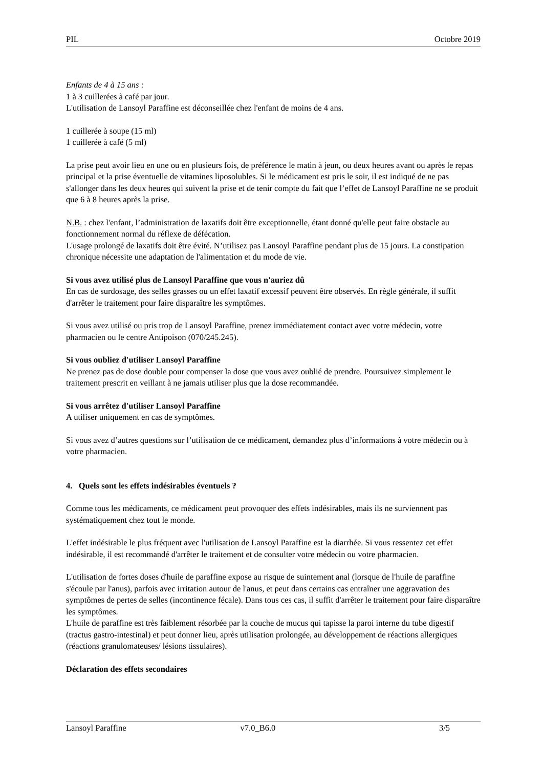PIL Octobre 2019
Enfants de 4 à 15 ans :
1 à 3 cuillerées à café par jour.
L'utilisation de Lansoyl Paraffine est déconseillée chez l'enfant de moins de 4 ans.
1 cuillerée à soupe (15 ml)
1 cuillerée à café (5 ml)
La prise peut avoir lieu en une ou en plusieurs fois, de préférence le matin à jeun, ou deux heures avant ou après le repas principal et la prise éventuelle de vitamines liposolubles. Si le médicament est pris le soir, il est indiqué de ne pas s'allonger dans les deux heures qui suivent la prise et de tenir compte du fait que l’effet de Lansoyl Paraffine ne se produit que 6 à 8 heures après la prise.
N.B. : chez l'enfant, l’administration de laxatifs doit être exceptionnelle, étant donné qu'elle peut faire obstacle au fonctionnement normal du réflexe de défécation.
L'usage prolongé de laxatifs doit être évité. N’utilisez pas Lansoyl Paraffine pendant plus de 15 jours. La constipation chronique nécessite une adaptation de l'alimentation et du mode de vie.
Si vous avez utilisé plus de Lansoyl Paraffine que vous n'auriez dû
En cas de surdosage, des selles grasses ou un effet laxatif excessif peuvent être observés. En règle générale, il suffit d'arrêter le traitement pour faire disparaître les symptômes.
Si vous avez utilisé ou pris trop de Lansoyl Paraffine, prenez immédiatement contact avec votre médecin, votre pharmacien ou le centre Antipoison (070/245.245).
Si vous oubliez d'utiliser Lansoyl Paraffine
Ne prenez pas de dose double pour compenser la dose que vous avez oublié de prendre. Poursuivez simplement le traitement prescrit en veillant à ne jamais utiliser plus que la dose recommandée.
Si vous arrêtez d'utiliser Lansoyl Paraffine
A utiliser uniquement en cas de symptômes.
Si vous avez d’autres questions sur l’utilisation de ce médicament, demandez plus d’informations à votre médecin ou à votre pharmacien.
4. Quels sont les effets indésirables éventuels ?
Comme tous les médicaments, ce médicament peut provoquer des effets indésirables, mais ils ne surviennent pas systématiquement chez tout le monde.
L'effet indésirable le plus fréquent avec l'utilisation de Lansoyl Paraffine est la diarrhée. Si vous ressentez cet effet indésirable, il est recommandé d'arrêter le traitement et de consulter votre médecin ou votre pharmacien.
L'utilisation de fortes doses d'huile de paraffine expose au risque de suintement anal (lorsque de l'huile de paraffine s'écoule par l'anus), parfois avec irritation autour de l'anus, et peut dans certains cas entraîner une aggravation des symptômes de pertes de selles (incontinence fécale). Dans tous ces cas, il suffit d'arrêter le traitement pour faire disparaître les symptômes.
L'huile de paraffine est très faiblement résorbée par la couche de mucus qui tapisse la paroi interne du tube digestif (tractus gastro-intestinal) et peut donner lieu, après utilisation prolongée, au développement de réactions allergiques (réactions granulomateuses/ lésions tissulaires).
Déclaration des effets secondaires
Lansoyl Paraffine v7.0_B6.0 3/5